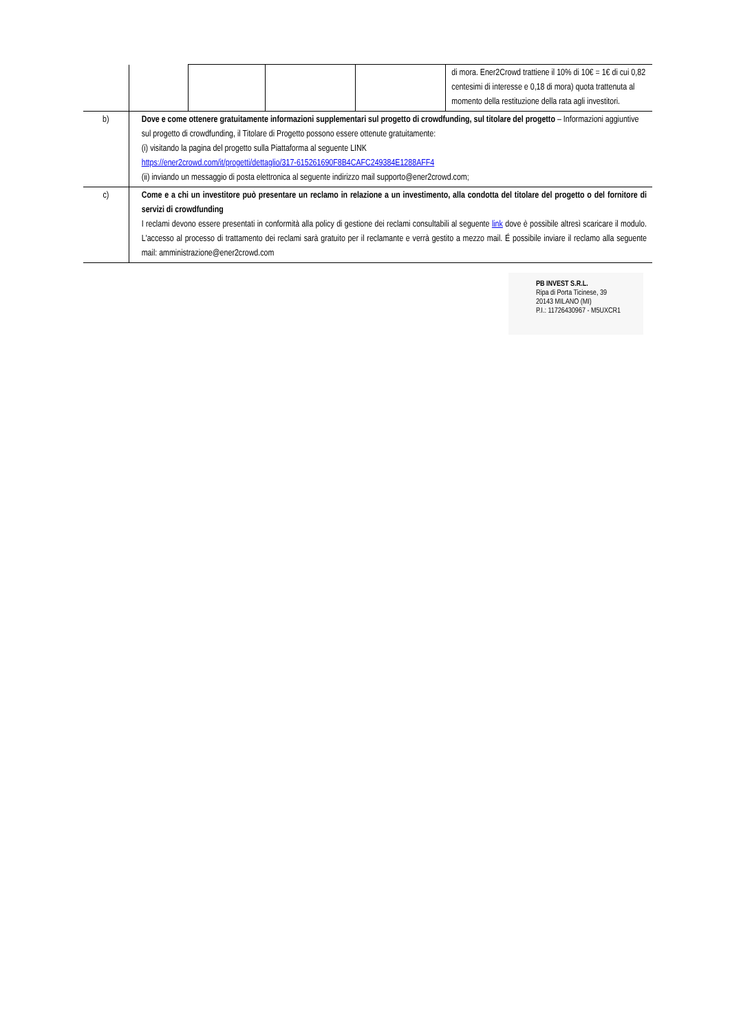| | | | | | di mora. Ener2Crowd trattiene il 10% di 10€ = 1€ di cui 0,82 centesimi di interesse e 0,18 di mora) quota trattenuta al momento della restituzione della rata agli investitori. |
| b) | Dove e come ottenere gratuitamente informazioni supplementari sul progetto di crowdfunding, sul titolare del progetto – Informazioni aggiuntive sul progetto di crowdfunding, il Titolare di Progetto possono essere ottenute gratuitamente: (i) visitando la pagina del progetto sulla Piattaforma al seguente LINK https://ener2crowd.com/it/progetti/dettaglio/317-615261690F8B4CAFC249384E1288AFF4 (ii) inviando un messaggio di posta elettronica al seguente indirizzo mail supporto@ener2crowd.com; | | | | |
| c) | Come e a chi un investitore può presentare un reclamo in relazione a un investimento, alla condotta del titolare del progetto o del fornitore di servizi di crowdfunding I reclami devono essere presentati in conformità alla policy di gestione dei reclami consultabili al seguente link dove è possibile altresì scaricare il modulo. L'accesso al processo di trattamento dei reclami sarà gratuito per il reclamante e verrà gestito a mezzo mail. É possibile inviare il reclamo alla seguente mail: amministrazione@ener2crowd.com | | | | |
PB INVEST S.R.L.
Ripa di Porta Ticinese, 39
20143 MILANO (MI)
P.I.: 11726430967 - M5UXCR1